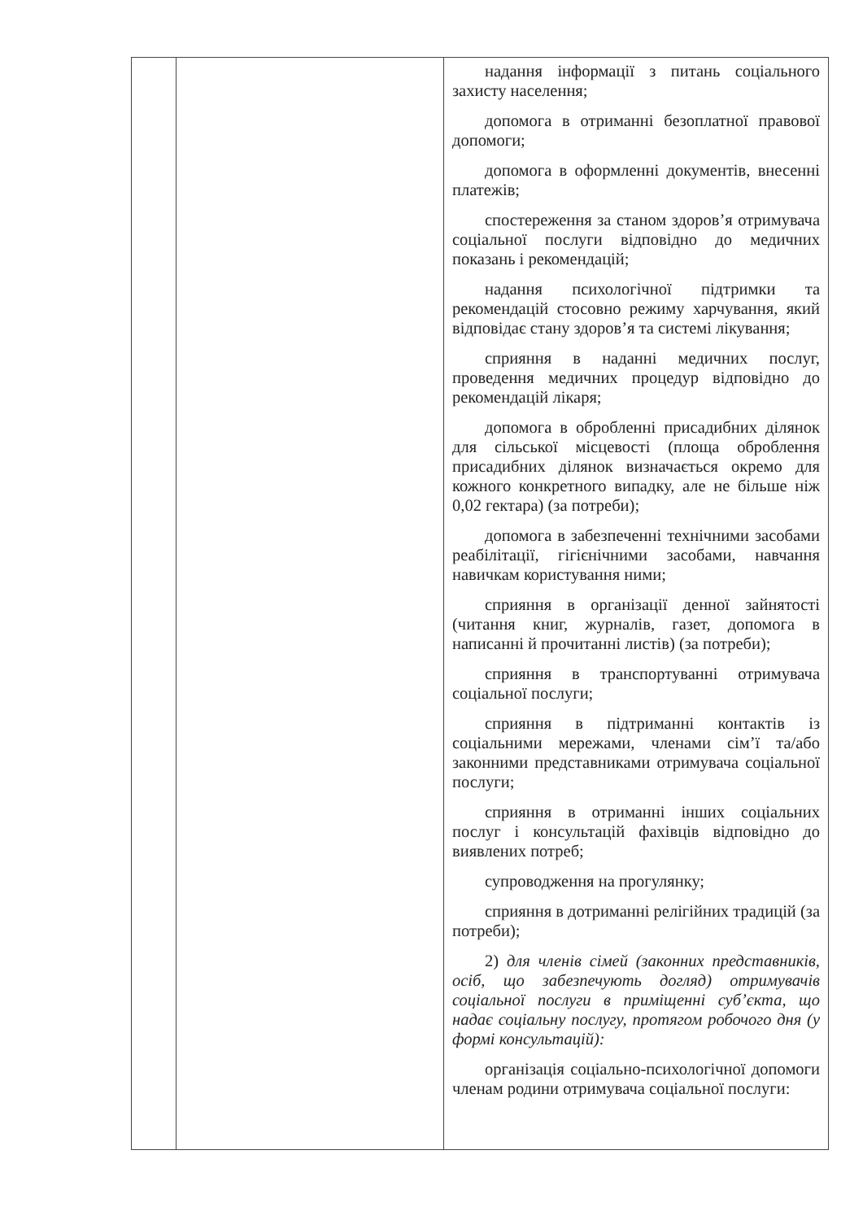| | | надання інформації з питань соціального захисту населення; допомога в отриманні безоплатної правової допомоги; допомога в оформленні документів, внесенні платежів; спостереження за станом здоров’я отримувача соціальної послуги відповідно до медичних показань і рекомендацій; надання психологічної підтримки та рекомендацій стосовно режиму харчування, який відповідає стану здоров’я та системі лікування; сприяння в наданні медичних послуг, проведення медичних процедур відповідно до рекомендацій лікаря; допомога в обробленні присадибних ділянок для сільської місцевості (площа оброблення присадибних ділянок визначається окремо для кожного конкретного випадку, але не більше ніж 0,02 гектара) (за потреби); допомога в забезпеченні технічними засобами реабілітації, гігієнічними засобами, навчання навичкам користування ними; сприяння в організації денної зайнятості (читання книг, журналів, газет, допомога в написанні й прочитанні листів) (за потреби); сприяння в транспортуванні отримувача соціальної послуги; сприяння в підтриманні контактів із соціальними мережами, членами сім’ї та/або законними представниками отримувача соціальної послуги; сприяння в отриманні інших соціальних послуг і консультацій фахівців відповідно до виявлених потреб; супроводження на прогулянку; сприяння в дотриманні релігійних традицій (за потреби); 2) для членів сімей (законних представників, осіб, що забезпечують догляд) отримувачів соціальної послуги в приміщенні суб’єкта, що надає соціальну послугу, протягом робочого дня (у формі консультацій): організація соціально-психологічної допомоги членам родини отримувача соціальної послуги: |